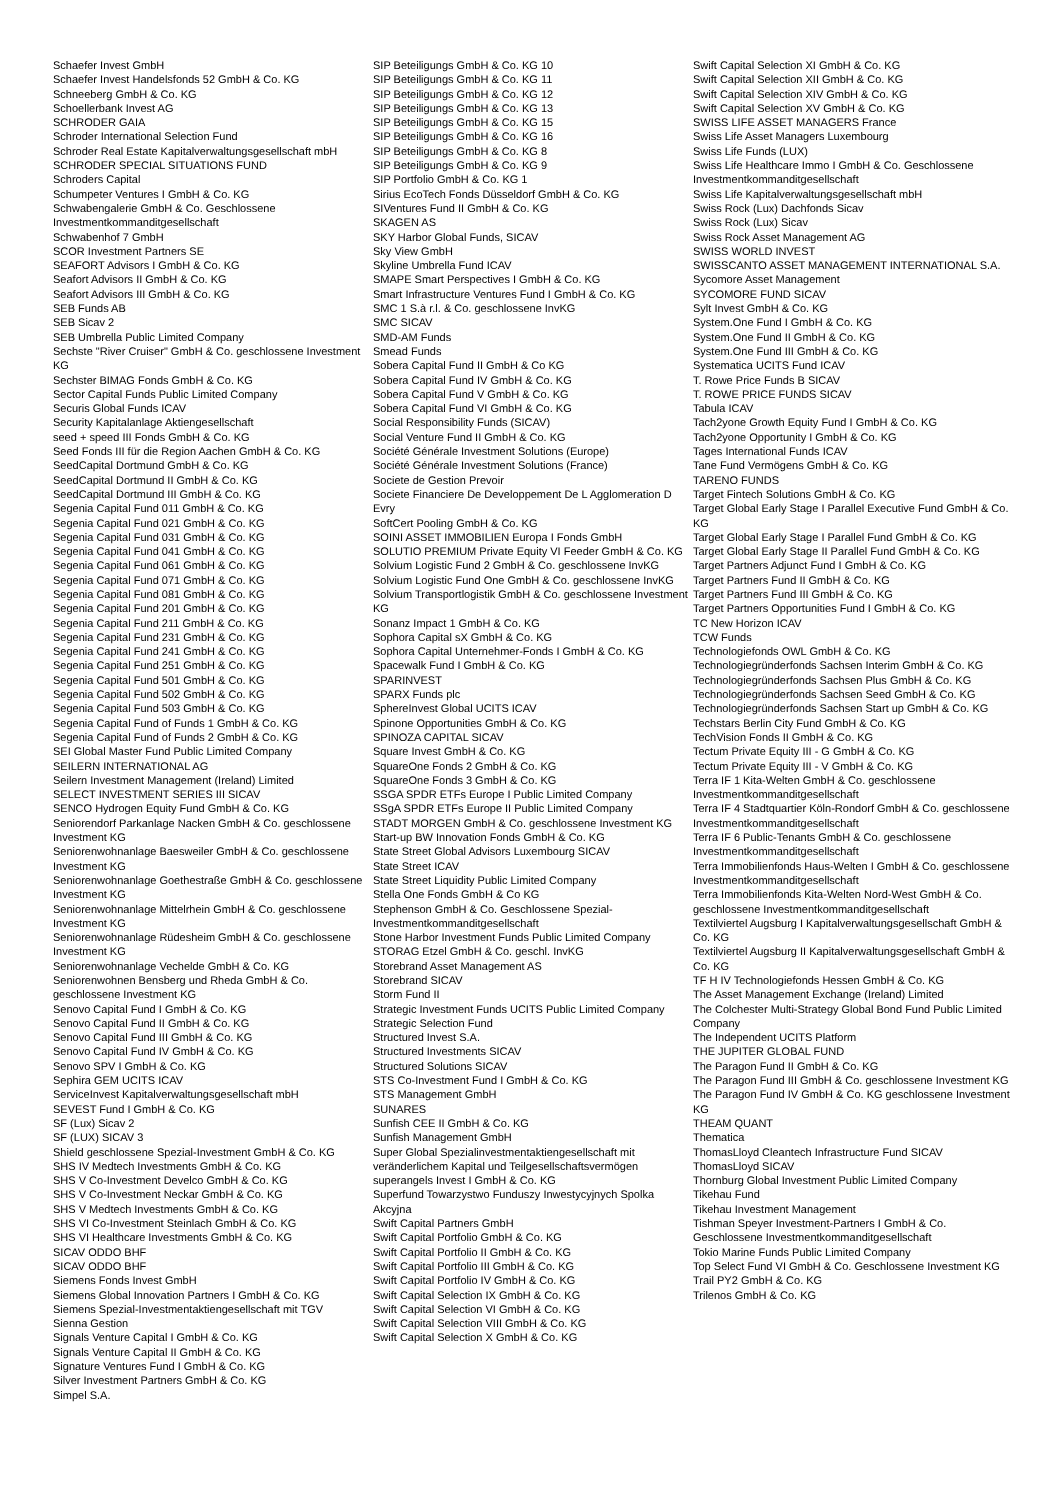Schaefer Invest GmbH
Schaefer Invest Handelsfonds 52 GmbH & Co. KG
Schneeberg GmbH & Co. KG
Schoellerbank Invest AG
SCHRODER GAIA
Schroder International Selection Fund
Schroder Real Estate Kapitalverwaltungsgesellschaft mbH
SCHRODER SPECIAL SITUATIONS FUND
Schroders Capital
Schumpeter Ventures I GmbH & Co. KG
Schwabengalerie GmbH & Co. Geschlossene Investmentkommanditgesellschaft
Schwabenhof 7 GmbH
SCOR Investment Partners SE
SEAFORT Advisors I GmbH & Co. KG
Seafort Advisors II GmbH & Co. KG
Seafort Advisors III GmbH & Co. KG
SEB Funds AB
SEB Sicav 2
SEB Umbrella Public Limited Company
Sechste "River Cruiser" GmbH & Co. geschlossene Investment KG
Sechster BIMAG Fonds GmbH & Co. KG
Sector Capital Funds Public Limited Company
Securis Global Funds ICAV
Security Kapitalanlage Aktiengesellschaft
seed + speed III Fonds GmbH & Co. KG
Seed Fonds III für die Region Aachen GmbH & Co. KG
SeedCapital Dortmund GmbH & Co. KG
SeedCapital Dortmund II GmbH & Co. KG
SeedCapital Dortmund III GmbH & Co. KG
Segenia Capital Fund 011 GmbH & Co. KG
Segenia Capital Fund 021 GmbH & Co. KG
Segenia Capital Fund 031 GmbH & Co. KG
Segenia Capital Fund 041 GmbH & Co. KG
Segenia Capital Fund 061 GmbH & Co. KG
Segenia Capital Fund 071 GmbH & Co. KG
Segenia Capital Fund 081 GmbH & Co. KG
Segenia Capital Fund 201 GmbH & Co. KG
Segenia Capital Fund 211 GmbH & Co. KG
Segenia Capital Fund 231 GmbH & Co. KG
Segenia Capital Fund 241 GmbH & Co. KG
Segenia Capital Fund 251 GmbH & Co. KG
Segenia Capital Fund 501 GmbH & Co. KG
Segenia Capital Fund 502 GmbH & Co. KG
Segenia Capital Fund 503 GmbH & Co. KG
Segenia Capital Fund of Funds 1 GmbH & Co. KG
Segenia Capital Fund of Funds 2 GmbH & Co. KG
SEI Global Master Fund Public Limited Company
SEILERN INTERNATIONAL AG
Seilern Investment Management (Ireland) Limited
SELECT INVESTMENT SERIES III SICAV
SENCO Hydrogen Equity Fund GmbH & Co. KG
Seniorendorf Parkanlage Nacken GmbH & Co. geschlossene Investment KG
Seniorenwohnanlage Baesweiler GmbH & Co. geschlossene Investment KG
Seniorenwohnanlage Goethestraße GmbH & Co. geschlossene Investment KG
Seniorenwohnanlage Mittelrhein GmbH & Co. geschlossene Investment KG
Seniorenwohnanlage Rüdesheim GmbH & Co. geschlossene Investment KG
Seniorenwohnanlage Vechelde GmbH & Co. KG
Seniorenwohnen Bensberg und Rheda GmbH & Co. geschlossene Investment KG
Senovo Capital Fund I GmbH & Co. KG
Senovo Capital Fund II GmbH & Co. KG
Senovo Capital Fund III GmbH & Co. KG
Senovo Capital Fund IV GmbH & Co. KG
Senovo SPV I GmbH & Co. KG
Sephira GEM UCITS ICAV
ServiceInvest Kapitalverwaltungsgesellschaft mbH
SEVEST Fund I GmbH & Co. KG
SF (Lux) Sicav 2
SF (LUX) SICAV 3
Shield geschlossene Spezial-Investment GmbH & Co. KG
SHS IV Medtech Investments GmbH & Co. KG
SHS V Co-Investment Develco GmbH & Co. KG
SHS V Co-Investment Neckar GmbH & Co. KG
SHS V Medtech Investments GmbH & Co. KG
SHS VI Co-Investment Steinlach GmbH & Co. KG
SHS VI Healthcare Investments GmbH & Co. KG
SICAV ODDO BHF
SICAV ODDO BHF
Siemens Fonds Invest GmbH
Siemens Global Innovation Partners I GmbH & Co. KG
Siemens Spezial-Investmentaktiengesellschaft mit TGV
Sienna Gestion
Signals Venture Capital I GmbH & Co. KG
Signals Venture Capital II GmbH & Co. KG
Signature Ventures Fund I GmbH & Co. KG
Silver Investment Partners GmbH & Co. KG
Simpel S.A.
SIP Beteiligungs GmbH & Co. KG 10
SIP Beteiligungs GmbH & Co. KG 11
SIP Beteiligungs GmbH & Co. KG 12
SIP Beteiligungs GmbH & Co. KG 13
SIP Beteiligungs GmbH & Co. KG 15
SIP Beteiligungs GmbH & Co. KG 16
SIP Beteiligungs GmbH & Co. KG 8
SIP Beteiligungs GmbH & Co. KG 9
SIP Portfolio GmbH & Co. KG 1
Sirius EcoTech Fonds Düsseldorf GmbH & Co. KG
SIVentures Fund II GmbH & Co. KG
SKAGEN AS
SKY Harbor Global Funds, SICAV
Sky View GmbH
Skyline Umbrella Fund ICAV
SMAPE Smart Perspectives I GmbH & Co. KG
Smart Infrastructure Ventures Fund I GmbH & Co. KG
SMC 1 S.à r.l. & Co. geschlossene InvKG
SMC SICAV
SMD-AM Funds
Smead Funds
Sobera Capital Fund II GmbH & Co KG
Sobera Capital Fund IV GmbH & Co. KG
Sobera Capital Fund V GmbH & Co. KG
Sobera Capital Fund VI GmbH & Co. KG
Social Responsibility Funds (SICAV)
Social Venture Fund II GmbH & Co. KG
Société Générale Investment Solutions (Europe)
Société Générale Investment Solutions (France)
Societe de Gestion Prevoir
Societe Financiere De Developpement De L Agglomeration D Evry
SoftCert Pooling GmbH & Co. KG
SOINI ASSET IMMOBILIEN Europa I Fonds GmbH
SOLUTIO PREMIUM Private Equity VI Feeder GmbH & Co. KG
Solvium Logistic Fund 2 GmbH & Co. geschlossene InvKG
Solvium Logistic Fund One GmbH & Co. geschlossene InvKG
Solvium Transportlogistik GmbH & Co. geschlossene Investment KG
Sonanz Impact 1 GmbH & Co. KG
Sophora Capital sX GmbH & Co. KG
Sophora Capital Unternehmer-Fonds I GmbH & Co. KG
Spacewalk Fund I GmbH & Co. KG
SPARINVEST
SPARX Funds plc
SphereInvest Global UCITS ICAV
Spinone Opportunities GmbH & Co. KG
SPINOZA CAPITAL SICAV
Square Invest GmbH & Co. KG
SquareOne Fonds 2 GmbH & Co. KG
SquareOne Fonds 3 GmbH & Co. KG
SSGA SPDR ETFs Europe I Public Limited Company
SSgA SPDR ETFs Europe II Public Limited Company
STADT MORGEN GmbH & Co. geschlossene Investment KG
Start-up BW Innovation Fonds GmbH & Co. KG
State Street Global Advisors Luxembourg SICAV
State Street ICAV
State Street Liquidity Public Limited Company
Stella One Fonds GmbH & Co KG
Stephenson GmbH & Co. Geschlossene Spezial-Investmentkommanditgesellschaft
Stone Harbor Investment Funds Public Limited Company
STORAG Etzel GmbH & Co. geschl. InvKG
Storebrand Asset Management AS
Storebrand SICAV
Storm Fund II
Strategic Investment Funds UCITS Public Limited Company
Strategic Selection Fund
Structured Invest S.A.
Structured Investments SICAV
Structured Solutions SICAV
STS Co-Investment Fund I GmbH & Co. KG
STS Management GmbH
SUNARES
Sunfish CEE II GmbH & Co. KG
Sunfish Management GmbH
Super Global Spezialinvestmentaktiengesellschaft mit veränderlichem Kapital und Teilgesellschaftsvermögen
superangels Invest I GmbH & Co. KG
Superfund Towarzystwo Funduszy Inwestycyjnych Spolka Akcyjna
Swift Capital Partners GmbH
Swift Capital Portfolio GmbH & Co. KG
Swift Capital Portfolio II GmbH & Co. KG
Swift Capital Portfolio III GmbH & Co. KG
Swift Capital Portfolio IV GmbH & Co. KG
Swift Capital Selection IX GmbH & Co. KG
Swift Capital Selection VI GmbH & Co. KG
Swift Capital Selection VIII GmbH & Co. KG
Swift Capital Selection X GmbH & Co. KG
Swift Capital Selection XI GmbH & Co. KG
Swift Capital Selection XII GmbH & Co. KG
Swift Capital Selection XIV GmbH & Co. KG
Swift Capital Selection XV GmbH & Co. KG
SWISS LIFE ASSET MANAGERS France
Swiss Life Asset Managers Luxembourg
Swiss Life Funds (LUX)
Swiss Life Healthcare Immo I GmbH & Co. Geschlossene Investmentkommanditgesellschaft
Swiss Life Kapitalverwaltungsgesellschaft mbH
Swiss Rock (Lux) Dachfonds Sicav
Swiss Rock (Lux) Sicav
Swiss Rock Asset Management AG
SWISS WORLD INVEST
SWISSCANTO ASSET MANAGEMENT INTERNATIONAL S.A.
Sycomore Asset Management
SYCOMORE FUND SICAV
Sylt Invest GmbH & Co. KG
System.One Fund I GmbH & Co. KG
System.One Fund II GmbH & Co. KG
System.One Fund III GmbH & Co. KG
Systematica UCITS Fund ICAV
T. Rowe Price Funds B SICAV
T. ROWE PRICE FUNDS SICAV
Tabula ICAV
Tach2yone Growth Equity Fund I GmbH & Co. KG
Tach2yone Opportunity I GmbH & Co. KG
Tages International Funds ICAV
Tane Fund Vermögens GmbH & Co. KG
TARENO FUNDS
Target Fintech Solutions GmbH & Co. KG
Target Global Early Stage I Parallel Executive Fund GmbH & Co. KG
Target Global Early Stage I Parallel Fund GmbH & Co. KG
Target Global Early Stage II Parallel Fund GmbH & Co. KG
Target Partners Adjunct Fund I GmbH & Co. KG
Target Partners Fund II GmbH & Co. KG
Target Partners Fund III GmbH & Co. KG
Target Partners Opportunities Fund I GmbH & Co. KG
TC New Horizon ICAV
TCW Funds
Technologiefonds OWL GmbH & Co. KG
Technologiegründerfonds Sachsen Interim GmbH & Co. KG
Technologiegründerfonds Sachsen Plus GmbH & Co. KG
Technologiegründerfonds Sachsen Seed GmbH & Co. KG
Technologiegründerfonds Sachsen Start up GmbH & Co. KG
Techstars Berlin City Fund GmbH & Co. KG
TechVision Fonds II GmbH & Co. KG
Tectum Private Equity III - G GmbH & Co. KG
Tectum Private Equity III - V GmbH & Co. KG
Terra IF 1 Kita-Welten GmbH & Co. geschlossene Investmentkommanditgesellschaft
Terra IF 4 Stadtquartier Köln-Rondorf GmbH & Co. geschlossene Investmentkommanditgesellschaft
Terra IF 6 Public-Tenants GmbH & Co. geschlossene Investmentkommanditgesellschaft
Terra Immobilienfonds Haus-Welten I GmbH & Co. geschlossene Investmentkommanditgesellschaft
Terra Immobilienfonds Kita-Welten Nord-West GmbH & Co. geschlossene Investmentkommanditgesellschaft
Textilviertel Augsburg I Kapitalverwaltungsgesellschaft GmbH & Co. KG
Textilviertel Augsburg II Kapitalverwaltungsgesellschaft GmbH & Co. KG
TF H IV Technologiefonds Hessen GmbH & Co. KG
The Asset Management Exchange (Ireland) Limited
The Colchester Multi-Strategy Global Bond Fund Public Limited Company
The Independent UCITS Platform
THE JUPITER GLOBAL FUND
The Paragon Fund II GmbH & Co. KG
The Paragon Fund III GmbH & Co. geschlossene Investment KG
The Paragon Fund IV GmbH & Co. KG geschlossene Investment KG
THEAM QUANT
Thematica
ThomasLloyd Cleantech Infrastructure Fund SICAV
ThomasLloyd SICAV
Thornburg Global Investment Public Limited Company
Tikehau Fund
Tikehau Investment Management
Tishman Speyer Investment-Partners I GmbH & Co. Geschlossene Investmentkommanditgesellschaft
Tokio Marine Funds Public Limited Company
Top Select Fund VI GmbH & Co. Geschlossene Investment KG
Trail PY2 GmbH & Co. KG
Trilenos GmbH & Co. KG